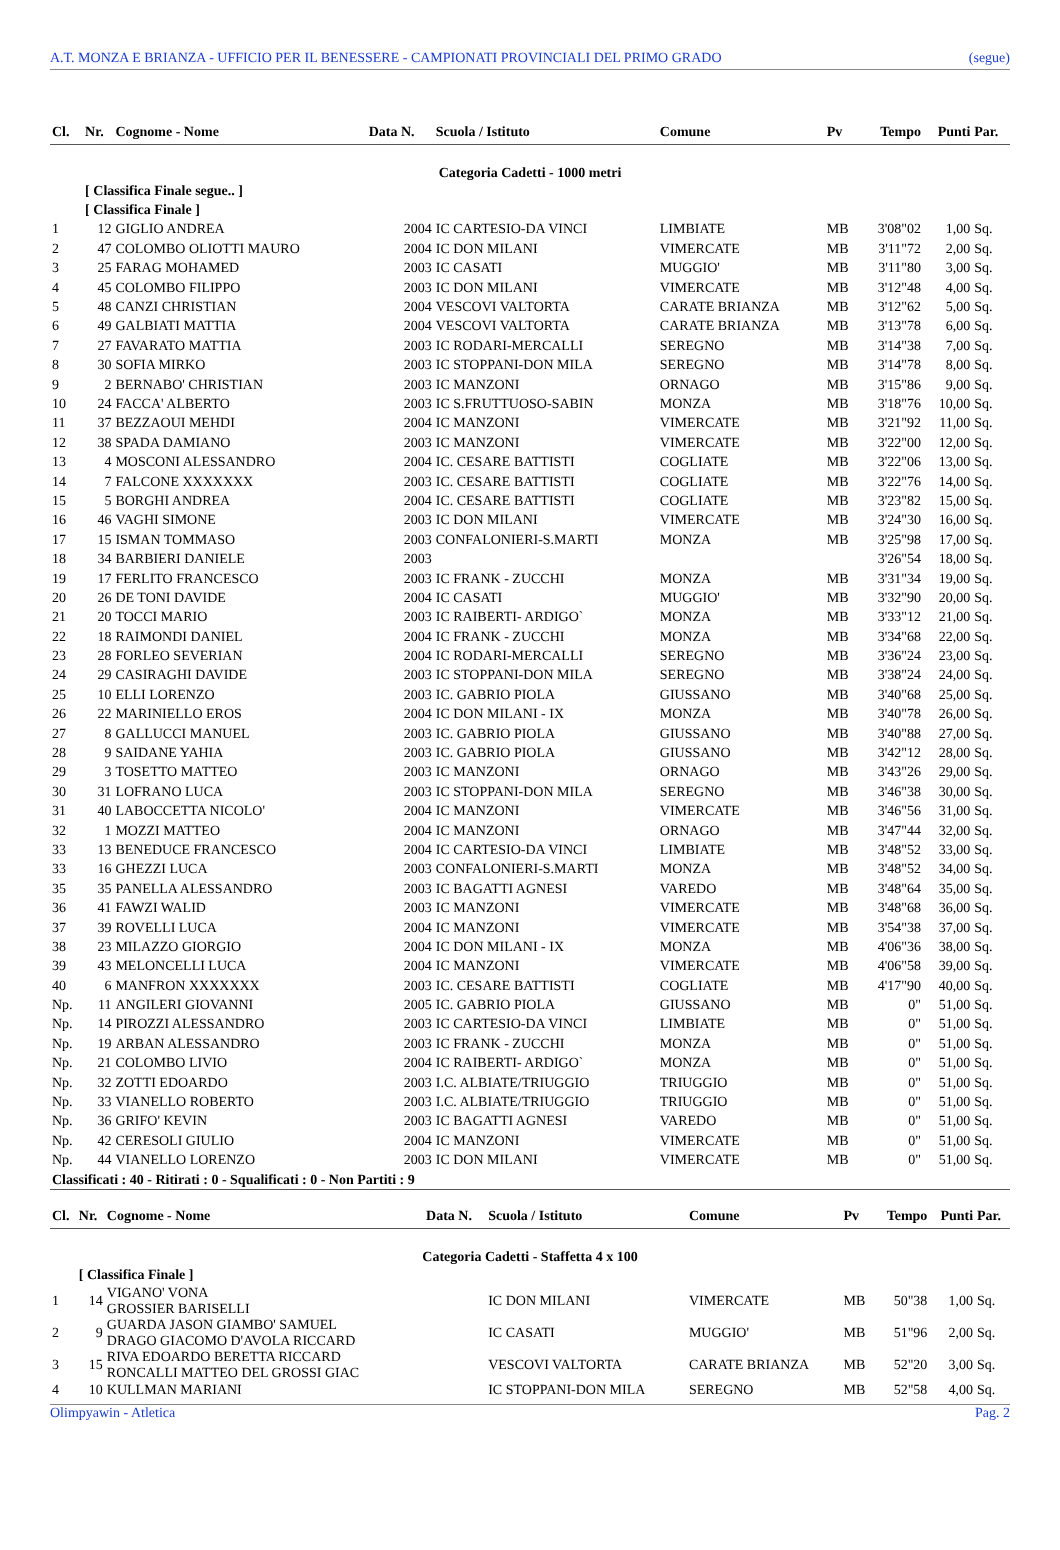A.T. MONZA E BRIANZA - UFFICIO PER IL BENESSERE - CAMPIONATI PROVINCIALI DEL PRIMO GRADO (segue)
| Cl. | Nr. | Cognome - Nome | Data N. | Scuola / Istituto | Comune | Pv | Tempo | Punti | Par. |
| --- | --- | --- | --- | --- | --- | --- | --- | --- | --- |
| Categoria Cadetti - 1000 metri | | | | | | | | | |
| | [ Classifica Finale segue.. ] | | | | | | | | |
| | [ Classifica Finale ] | | | | | | | | |
| 1 | 12 | GIGLIO ANDREA | 2004 | IC CARTESIO-DA VINCI | LIMBIATE | MB | 3'08"02 | 1,00 | Sq. |
| 2 | 47 | COLOMBO OLIOTTI MAURO | 2004 | IC DON MILANI | VIMERCATE | MB | 3'11"72 | 2,00 | Sq. |
| 3 | 25 | FARAG MOHAMED | 2003 | IC CASATI | MUGGIO' | MB | 3'11"80 | 3,00 | Sq. |
| 4 | 45 | COLOMBO FILIPPO | 2003 | IC DON MILANI | VIMERCATE | MB | 3'12"48 | 4,00 | Sq. |
| 5 | 48 | CANZI CHRISTIAN | 2004 | VESCOVI VALTORTA | CARATE BRIANZA | MB | 3'12"62 | 5,00 | Sq. |
| 6 | 49 | GALBIATI MATTIA | 2004 | VESCOVI VALTORTA | CARATE BRIANZA | MB | 3'13"78 | 6,00 | Sq. |
| 7 | 27 | FAVARATO MATTIA | 2003 | IC RODARI-MERCALLI | SEREGNO | MB | 3'14"38 | 7,00 | Sq. |
| 8 | 30 | SOFIA MIRKO | 2003 | IC STOPPANI-DON MILA | SEREGNO | MB | 3'14"78 | 8,00 | Sq. |
| 9 | 2 | BERNABO' CHRISTIAN | 2003 | IC MANZONI | ORNAGO | MB | 3'15"86 | 9,00 | Sq. |
| 10 | 24 | FACCA' ALBERTO | 2003 | IC S.FRUTTUOSO-SABIN | MONZA | MB | 3'18"76 | 10,00 | Sq. |
| 11 | 37 | BEZZAOUI MEHDI | 2004 | IC MANZONI | VIMERCATE | MB | 3'21"92 | 11,00 | Sq. |
| 12 | 38 | SPADA DAMIANO | 2003 | IC MANZONI | VIMERCATE | MB | 3'22"00 | 12,00 | Sq. |
| 13 | 4 | MOSCONI ALESSANDRO | 2004 | IC. CESARE BATTISTI | COGLIATE | MB | 3'22"06 | 13,00 | Sq. |
| 14 | 7 | FALCONE XXXXXXX | 2003 | IC. CESARE BATTISTI | COGLIATE | MB | 3'22"76 | 14,00 | Sq. |
| 15 | 5 | BORGHI ANDREA | 2004 | IC. CESARE BATTISTI | COGLIATE | MB | 3'23"82 | 15,00 | Sq. |
| 16 | 46 | VAGHI SIMONE | 2003 | IC DON MILANI | VIMERCATE | MB | 3'24"30 | 16,00 | Sq. |
| 17 | 15 | ISMAN TOMMASO | 2003 | CONFALONIERI-S.MARTI | MONZA | MB | 3'25"98 | 17,00 | Sq. |
| 18 | 34 | BARBIERI DANIELE | 2003 | | | | 3'26"54 | 18,00 | Sq. |
| 19 | 17 | FERLITO FRANCESCO | 2003 | IC FRANK - ZUCCHI | MONZA | MB | 3'31"34 | 19,00 | Sq. |
| 20 | 26 | DE TONI DAVIDE | 2004 | IC CASATI | MUGGIO' | MB | 3'32"90 | 20,00 | Sq. |
| 21 | 20 | TOCCI MARIO | 2003 | IC RAIBERTI- ARDIGO` | MONZA | MB | 3'33"12 | 21,00 | Sq. |
| 22 | 18 | RAIMONDI DANIEL | 2004 | IC FRANK - ZUCCHI | MONZA | MB | 3'34"68 | 22,00 | Sq. |
| 23 | 28 | FORLEO SEVERIAN | 2004 | IC RODARI-MERCALLI | SEREGNO | MB | 3'36"24 | 23,00 | Sq. |
| 24 | 29 | CASIRAGHI DAVIDE | 2003 | IC STOPPANI-DON MILA | SEREGNO | MB | 3'38"24 | 24,00 | Sq. |
| 25 | 10 | ELLI LORENZO | 2003 | IC. GABRIO PIOLA | GIUSSANO | MB | 3'40"68 | 25,00 | Sq. |
| 26 | 22 | MARINIELLO EROS | 2004 | IC DON MILANI - IX | MONZA | MB | 3'40"78 | 26,00 | Sq. |
| 27 | 8 | GALLUCCI MANUEL | 2003 | IC. GABRIO PIOLA | GIUSSANO | MB | 3'40"88 | 27,00 | Sq. |
| 28 | 9 | SAIDANE YAHIA | 2003 | IC. GABRIO PIOLA | GIUSSANO | MB | 3'42"12 | 28,00 | Sq. |
| 29 | 3 | TOSETTO MATTEO | 2003 | IC MANZONI | ORNAGO | MB | 3'43"26 | 29,00 | Sq. |
| 30 | 31 | LOFRANO LUCA | 2003 | IC STOPPANI-DON MILA | SEREGNO | MB | 3'46"38 | 30,00 | Sq. |
| 31 | 40 | LABOCCETTA NICOLO' | 2004 | IC MANZONI | VIMERCATE | MB | 3'46"56 | 31,00 | Sq. |
| 32 | 1 | MOZZI MATTEO | 2004 | IC MANZONI | ORNAGO | MB | 3'47"44 | 32,00 | Sq. |
| 33 | 13 | BENEDUCE FRANCESCO | 2004 | IC CARTESIO-DA VINCI | LIMBIATE | MB | 3'48"52 | 33,00 | Sq. |
| 33 | 16 | GHEZZI LUCA | 2003 | CONFALONIERI-S.MARTI | MONZA | MB | 3'48"52 | 34,00 | Sq. |
| 35 | 35 | PANELLA ALESSANDRO | 2003 | IC BAGATTI AGNESI | VAREDO | MB | 3'48"64 | 35,00 | Sq. |
| 36 | 41 | FAWZI WALID | 2003 | IC MANZONI | VIMERCATE | MB | 3'48"68 | 36,00 | Sq. |
| 37 | 39 | ROVELLI LUCA | 2004 | IC MANZONI | VIMERCATE | MB | 3'54"38 | 37,00 | Sq. |
| 38 | 23 | MILAZZO GIORGIO | 2004 | IC DON MILANI - IX | MONZA | MB | 4'06"36 | 38,00 | Sq. |
| 39 | 43 | MELONCELLI LUCA | 2004 | IC MANZONI | VIMERCATE | MB | 4'06"58 | 39,00 | Sq. |
| 40 | 6 | MANFRON XXXXXXX | 2003 | IC. CESARE BATTISTI | COGLIATE | MB | 4'17"90 | 40,00 | Sq. |
| Np. | 11 | ANGILERI GIOVANNI | 2005 | IC. GABRIO PIOLA | GIUSSANO | MB | 0" | 51,00 | Sq. |
| Np. | 14 | PIROZZI ALESSANDRO | 2003 | IC CARTESIO-DA VINCI | LIMBIATE | MB | 0" | 51,00 | Sq. |
| Np. | 19 | ARBAN ALESSANDRO | 2003 | IC FRANK - ZUCCHI | MONZA | MB | 0" | 51,00 | Sq. |
| Np. | 21 | COLOMBO LIVIO | 2004 | IC RAIBERTI- ARDIGO` | MONZA | MB | 0" | 51,00 | Sq. |
| Np. | 32 | ZOTTI EDOARDO | 2003 | I.C. ALBIATE/TRIUGGIO | TRIUGGIO | MB | 0" | 51,00 | Sq. |
| Np. | 33 | VIANELLO ROBERTO | 2003 | I.C. ALBIATE/TRIUGGIO | TRIUGGIO | MB | 0" | 51,00 | Sq. |
| Np. | 36 | GRIFO' KEVIN | 2003 | IC BAGATTI AGNESI | VAREDO | MB | 0" | 51,00 | Sq. |
| Np. | 42 | CERESOLI GIULIO | 2004 | IC MANZONI | VIMERCATE | MB | 0" | 51,00 | Sq. |
| Np. | 44 | VIANELLO LORENZO | 2003 | IC DON MILANI | VIMERCATE | MB | 0" | 51,00 | Sq. |
| Classificati : 40 - Ritirati : 0 - Squalificati : 0 - Non Partiti : 9 | | | | | | | | | |
| Cl. | Nr. | Cognome - Nome | Data N. | Scuola / Istituto | Comune | Pv | Tempo | Punti | Par. |
| --- | --- | --- | --- | --- | --- | --- | --- | --- | --- |
| Categoria Cadetti - Staffetta 4 x 100 | | | | | | | | | |
| | [ Classifica Finale ] | | | | | | | | |
| 1 | 14 | VIGANO' VONA GROSSIER BARISELLI | | IC DON MILANI | VIMERCATE | MB | 50"38 | 1,00 | Sq. |
| 2 | 9 | GUARDA JASON GIAMBO' SAMUEL DRAGO GIACOMO D'AVOLA RICCARD | | IC CASATI | MUGGIO' | MB | 51"96 | 2,00 | Sq. |
| 3 | 15 | RIVA EDOARDO BERETTA RICCARD RONCALLI MATTEO DEL GROSSI GIAC | | VESCOVI VALTORTA | CARATE BRIANZA | MB | 52"20 | 3,00 | Sq. |
| 4 | 10 | KULLMAN MARIANI | | IC STOPPANI-DON MILA | SEREGNO | MB | 52"58 | 4,00 | Sq. |
Olimpyawin - Atletica Pag. 2